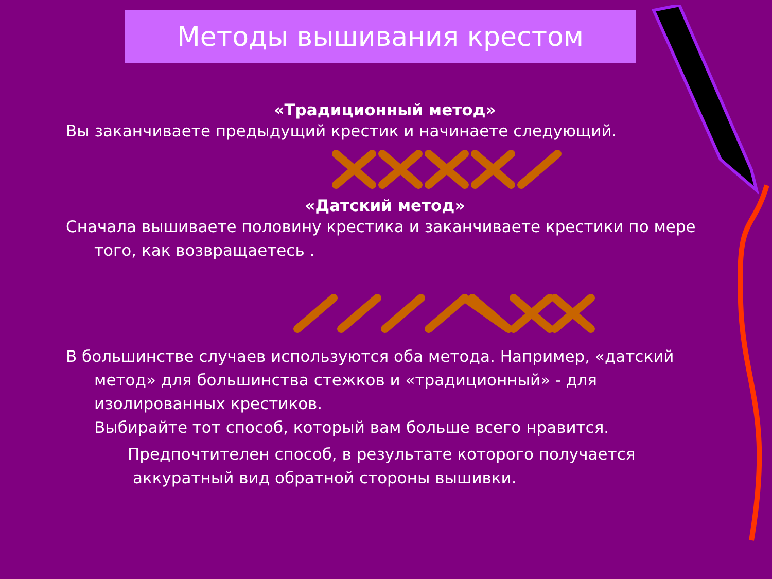Методы вышивания крестом
«Традиционный метод»
Вы заканчиваете предыдущий крестик и начинаете следующий.
«Датский метод»
Сначала вышиваете половину крестика и заканчиваете крестики по мере того, как возвращаетесь .
В большинстве случаев используются оба метода. Например, «датский метод» для большинства стежков и «традиционный» - для изолированных крестиков.
Выбирайте тот способ, который вам больше всего нравится.
Предпочтителен способ, в результате которого получается аккуратный вид обратной стороны вышивки.